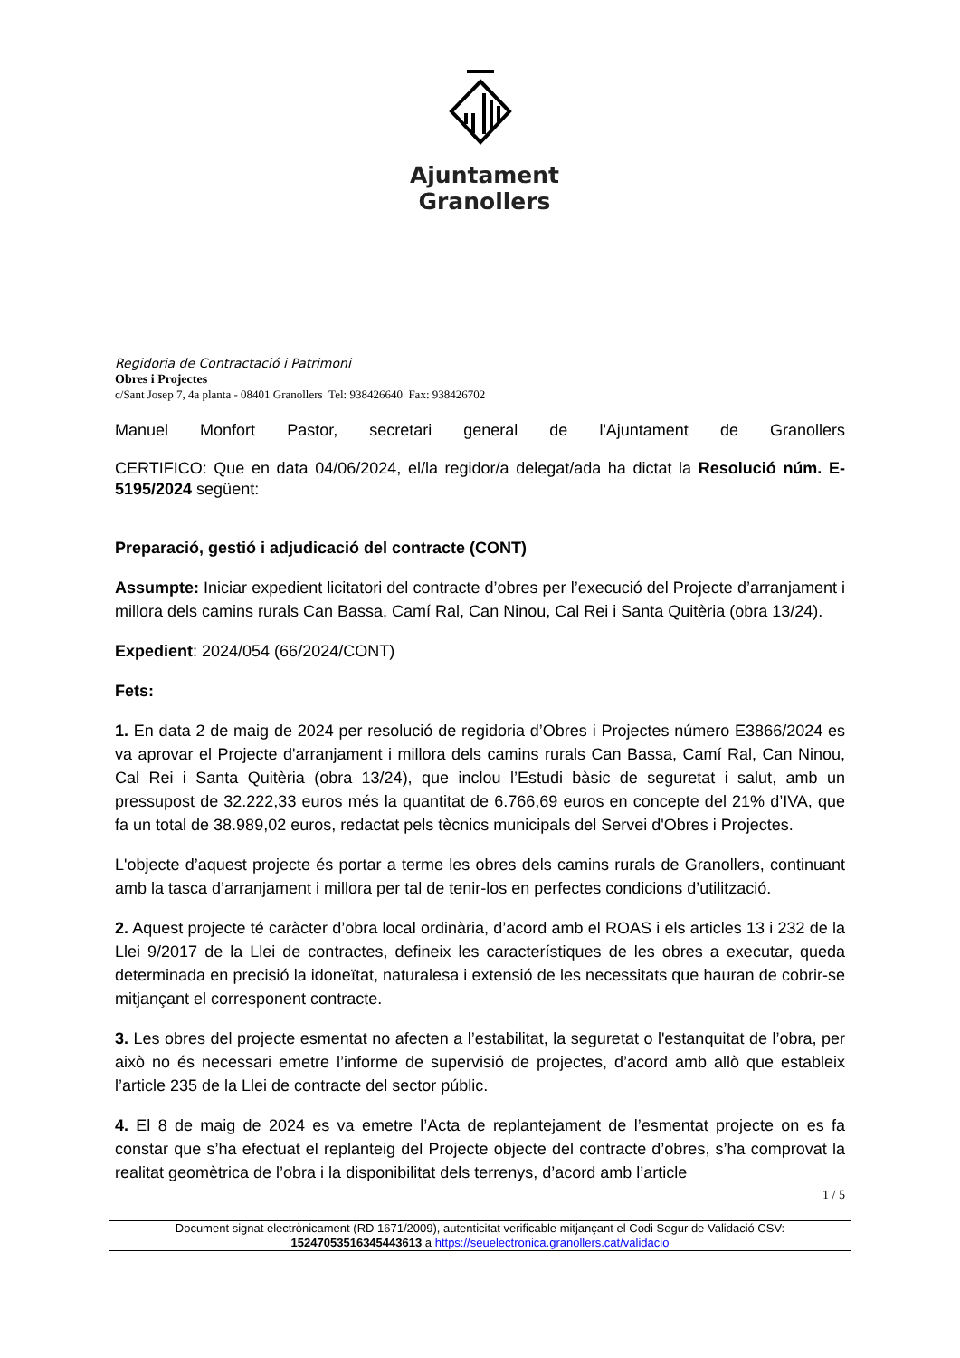Ajuntament
Granollers
Regidoria de Contractació i Patrimoni
Obres i Projectes
c/Sant Josep 7, 4a planta - 08401 Granollers Tel: 938426640 Fax: 938426702
Manuel Monfort Pastor, secretari general de l'Ajuntament de Granollers
CERTIFICO: Que en data 04/06/2024, el/la regidor/a delegat/ada ha dictat la Resolució núm. E-5195/2024 següent:
Preparació, gestió i adjudicació del contracte (CONT)
Assumpte: Iniciar expedient licitatori del contracte d’obres per l’execució del Projecte d’arranjament i millora dels camins rurals Can Bassa, Camí Ral, Can Ninou, Cal Rei i Santa Quitèria (obra 13/24).
Expedient: 2024/054 (66/2024/CONT)
Fets:
1. En data 2 de maig de 2024 per resolució de regidoria d’Obres i Projectes número E3866/2024 es va aprovar el Projecte d'arranjament i millora dels camins rurals Can Bassa, Camí Ral, Can Ninou, Cal Rei i Santa Quitèria (obra 13/24), que inclou l’Estudi bàsic de seguretat i salut, amb un pressupost de 32.222,33 euros més la quantitat de 6.766,69 euros en concepte del 21% d’IVA, que fa un total de 38.989,02 euros, redactat pels tècnics municipals del Servei d'Obres i Projectes.
L'objecte d’aquest projecte és portar a terme les obres dels camins rurals de Granollers, continuant amb la tasca d’arranjament i millora per tal de tenir-los en perfectes condicions d’utilització.
2. Aquest projecte té caràcter d’obra local ordinària, d’acord amb el ROAS i els articles 13 i 232 de la Llei 9/2017 de la Llei de contractes, defineix les característiques de les obres a executar, queda determinada en precisió la idoneïtat, naturalesa i extensió de les necessitats que hauran de cobrir-se mitjançant el corresponent contracte.
3. Les obres del projecte esmentat no afecten a l’estabilitat, la seguretat o l'estanquitat de l’obra, per això no és necessari emetre l’informe de supervisió de projectes, d’acord amb allò que estableix l’article 235 de la Llei de contracte del sector públic.
4. El 8 de maig de 2024 es va emetre l’Acta de replantejament de l’esmentat projecte on es fa constar que s’ha efectuat el replanteig del Projecte objecte del contracte d’obres, s’ha comprovat la realitat geomètrica de l’obra i la disponibilitat dels terrenys, d’acord amb l’article
1 / 5
Document signat electrònicament (RD 1671/2009), autenticitat verificable mitjançant el Codi Segur de Validació CSV:
15247053516345443613 a https://seuelectronica.granollers.cat/validacio